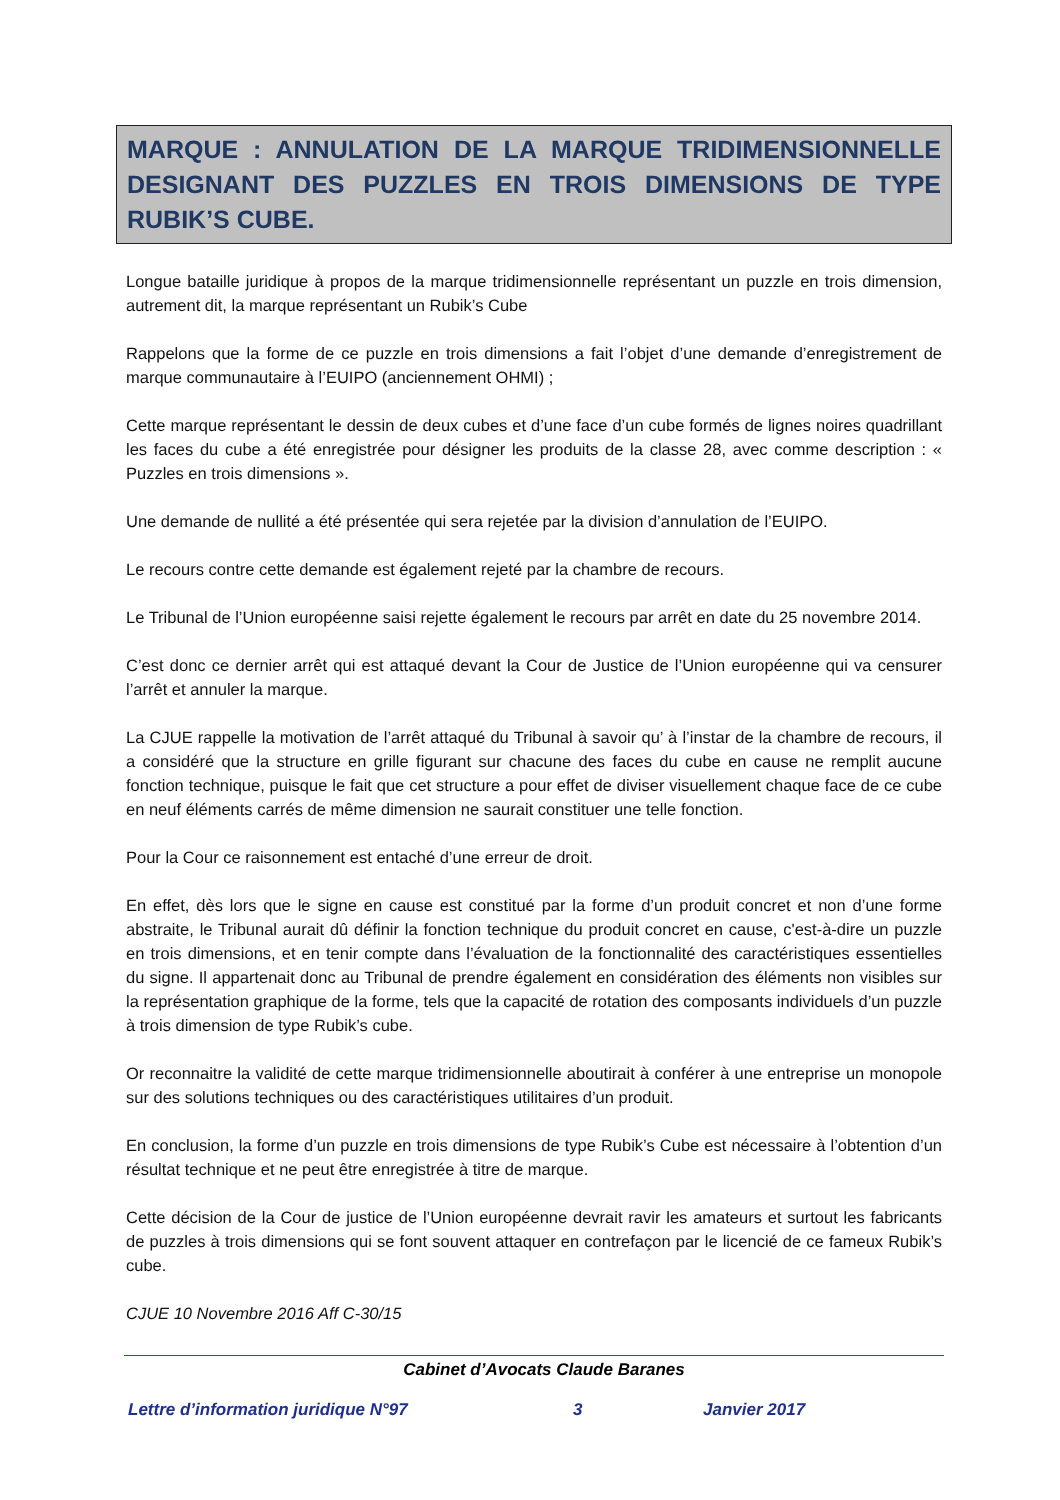MARQUE : ANNULATION DE LA MARQUE TRIDIMENSIONNELLE DESIGNANT DES PUZZLES EN TROIS DIMENSIONS DE TYPE RUBIK’S CUBE.
Longue bataille juridique à propos de la marque tridimensionnelle représentant un puzzle en trois dimension, autrement dit, la marque représentant un Rubik’s Cube
Rappelons que la forme de ce puzzle en trois dimensions a fait l’objet d’une demande d’enregistrement de marque communautaire à l’EUIPO (anciennement OHMI) ;
Cette marque représentant le dessin de deux cubes et d’une face d’un cube formés de lignes noires quadrillant les faces du cube a été enregistrée pour désigner les produits de la classe 28, avec comme description : « Puzzles en trois dimensions ».
Une demande de nullité a été présentée qui sera rejetée par la division d’annulation de l’EUIPO.
Le recours contre cette demande est également rejeté par la chambre de recours.
Le Tribunal de l’Union européenne saisi rejette également le recours par arrêt en date du 25 novembre 2014.
C’est donc ce dernier arrêt qui est attaqué devant la Cour de Justice de l’Union européenne qui va censurer l’arrêt et annuler la marque.
La CJUE rappelle la motivation de l’arrêt attaqué du Tribunal à savoir qu’ à l’instar de la chambre de recours, il a considéré que la structure en grille figurant sur chacune des faces du cube en cause ne remplit aucune fonction technique, puisque le fait que cet structure a pour effet de diviser visuellement chaque face de ce cube en neuf éléments carrés de même dimension ne saurait constituer une telle fonction.
Pour la Cour ce raisonnement est entaché d’une erreur de droit.
En effet, dès lors que le signe en cause est constitué par la forme d’un produit concret et non d’une forme abstraite, le Tribunal aurait dû définir la fonction technique du produit concret en cause, c'est-à-dire un puzzle en trois dimensions, et en tenir compte dans l’évaluation de la fonctionnalité des caractéristiques essentielles du signe. Il appartenait donc au Tribunal de prendre également en considération des éléments non visibles sur la représentation graphique de la forme, tels que la capacité de rotation des composants individuels d’un puzzle à trois dimension de type Rubik’s cube.
Or reconnaitre la validité de cette marque tridimensionnelle aboutirait à conférer à une entreprise un monopole sur des solutions techniques ou des caractéristiques utilitaires d’un produit.
En conclusion, la forme d’un puzzle en trois dimensions de type Rubik’s Cube est nécessaire à l’obtention d’un résultat technique et ne peut être enregistrée à titre de marque.
Cette décision de la Cour de justice de l’Union européenne devrait ravir les amateurs et surtout les fabricants de puzzles à trois dimensions qui se font souvent attaquer en contrefaçon par le licencié de ce fameux Rubik’s cube.
CJUE 10 Novembre 2016 Aff C-30/15
Cabinet d’Avocats Claude Baranes
Lettre d’information juridique N°97 3 Janvier 2017